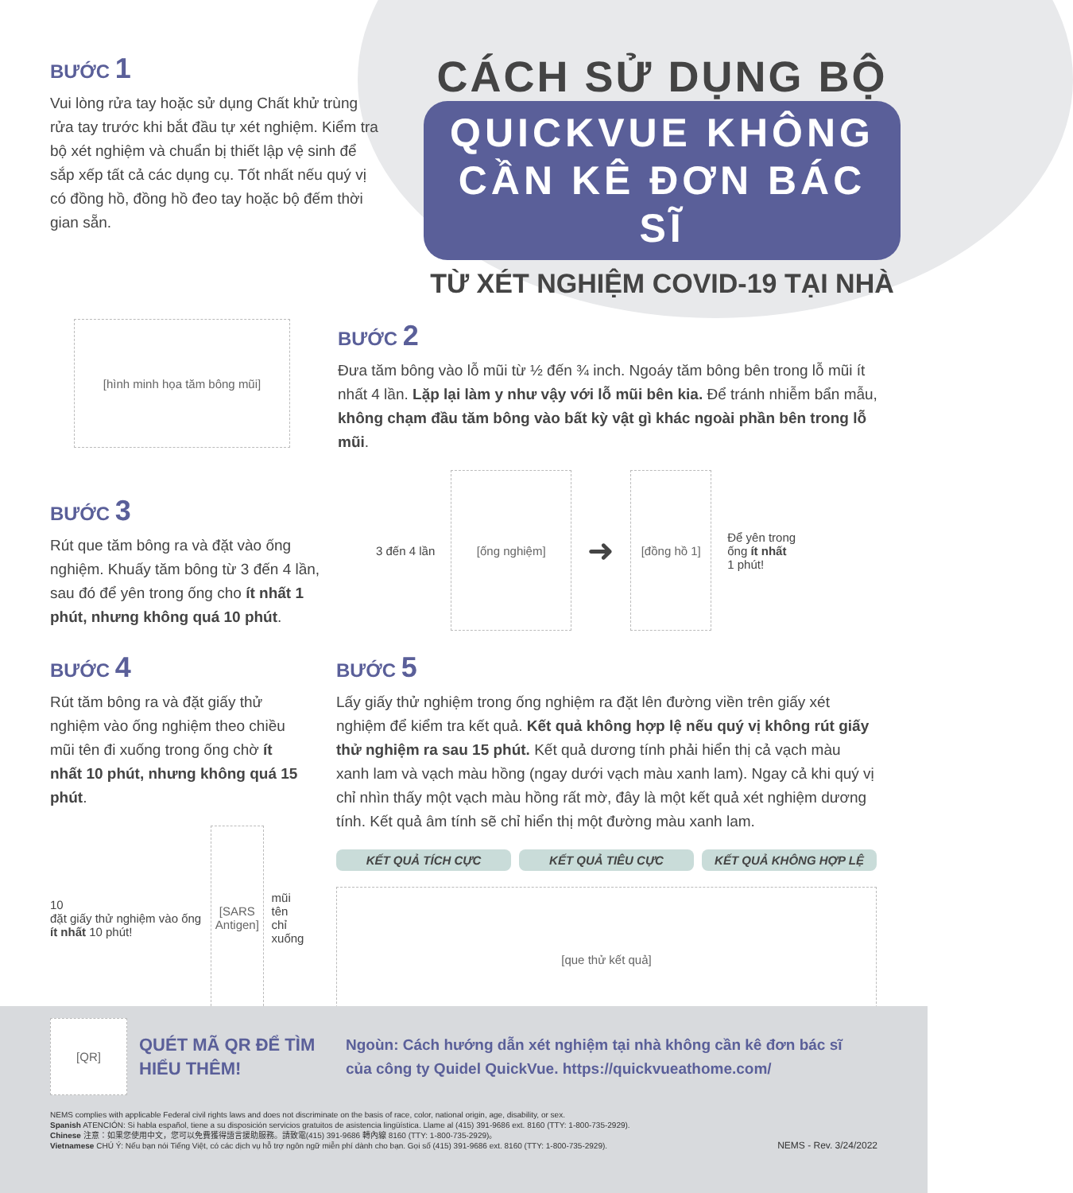BƯỚC 1
Vui lòng rửa tay hoặc sử dụng Chất khử trùng rửa tay trước khi bắt đầu tự xét nghiệm. Kiểm tra bộ xét nghiệm và chuẩn bị thiết lập vệ sinh để sắp xếp tất cả các dụng cụ. Tốt nhất nếu quý vị có đồng hồ, đồng hồ đeo tay hoặc bộ đếm thời gian sẵn.
CÁCH SỬ DỤNG BỘ
QUICKVUE KHÔNG CẦN KÊ ĐƠN BÁC SĨ
TỪ XÉT NGHIỆM COVID-19 TẠI NHÀ
[hình minh họa tăm bông mũi]
BƯỚC 2
Đưa tăm bông vào lỗ mũi từ ½ đến ¾ inch. Ngoáy tăm bông bên trong lỗ mũi ít nhất 4 lần. Lặp lại làm y như vậy với lỗ mũi bên kia. Để tránh nhiễm bẩn mẫu, không chạm đầu tăm bông vào bất kỳ vật gì khác ngoài phần bên trong lỗ mũi.
BƯỚC 3
Rút que tăm bông ra và đặt vào ống nghiệm. Khuấy tăm bông từ 3 đến 4 lần, sau đó để yên trong ống cho ít nhất 1 phút, nhưng không quá 10 phút.
3 đến 4 lần
[ống nghiệm]
➜
[đồng hồ 1]
Để yên trong
ống ít nhất
1 phút!
BƯỚC 4
Rút tăm bông ra và đặt giấy thử nghiệm vào ống nghiệm theo chiều mũi tên đi xuống trong ống chờ ít nhất 10 phút, nhưng không quá 15 phút.
10
đặt giấy thử nghiệm vào ống ít nhất 10 phút!
[SARS Antigen]
mũi tên
chỉ xuống
BƯỚC 5
Lấy giấy thử nghiệm trong ống nghiệm ra đặt lên đường viền trên giấy xét nghiệm để kiểm tra kết quả. Kết quả không hợp lệ nếu quý vị không rút giấy thử nghiệm ra sau 15 phút. Kết quả dương tính phải hiển thị cả vạch màu xanh lam và vạch màu hồng (ngay dưới vạch màu xanh lam). Ngay cả khi quý vị chỉ nhìn thấy một vạch màu hồng rất mờ, đây là một kết quả xét nghiệm dương tính. Kết quả âm tính sẽ chỉ hiển thị một đường màu xanh lam.
KẾT QUẢ TÍCH CỰC KẾT QUẢ TIÊU CỰC KẾT QUẢ KHÔNG HỢP LỆ
[que thử kết quả]
[QR]
QUÉT MÃ QR ĐỂ TÌM HIỂU THÊM!
Ngoùn: Cách hướng dẫn xét nghiệm tại nhà không cần kê đơn bác sĩ của công ty Quidel QuickVue. https://quickvueathome.com/
NEMS complies with applicable Federal civil rights laws and does not discriminate on the basis of race, color, national origin, age, disability, or sex.
Spanish ATENCIÓN: Si habla español, tiene a su disposición servicios gratuitos de asistencia lingüística. Llame al (415) 391-9686 ext. 8160 (TTY: 1-800-735-2929).
Chinese 注意：如果您使用中文，您可以免費獲得語言援助服務。請致電(415) 391-9686 轉內線 8160 (TTY: 1-800-735-2929)。
Vietnamese CHÚ Ý: Nếu bạn nói Tiếng Việt, có các dịch vụ hỗ trợ ngôn ngữ miễn phí dành cho bạn. Gọi số (415) 391-9686 ext. 8160 (TTY: 1-800-735-2929). NEMS - Rev. 3/24/2022